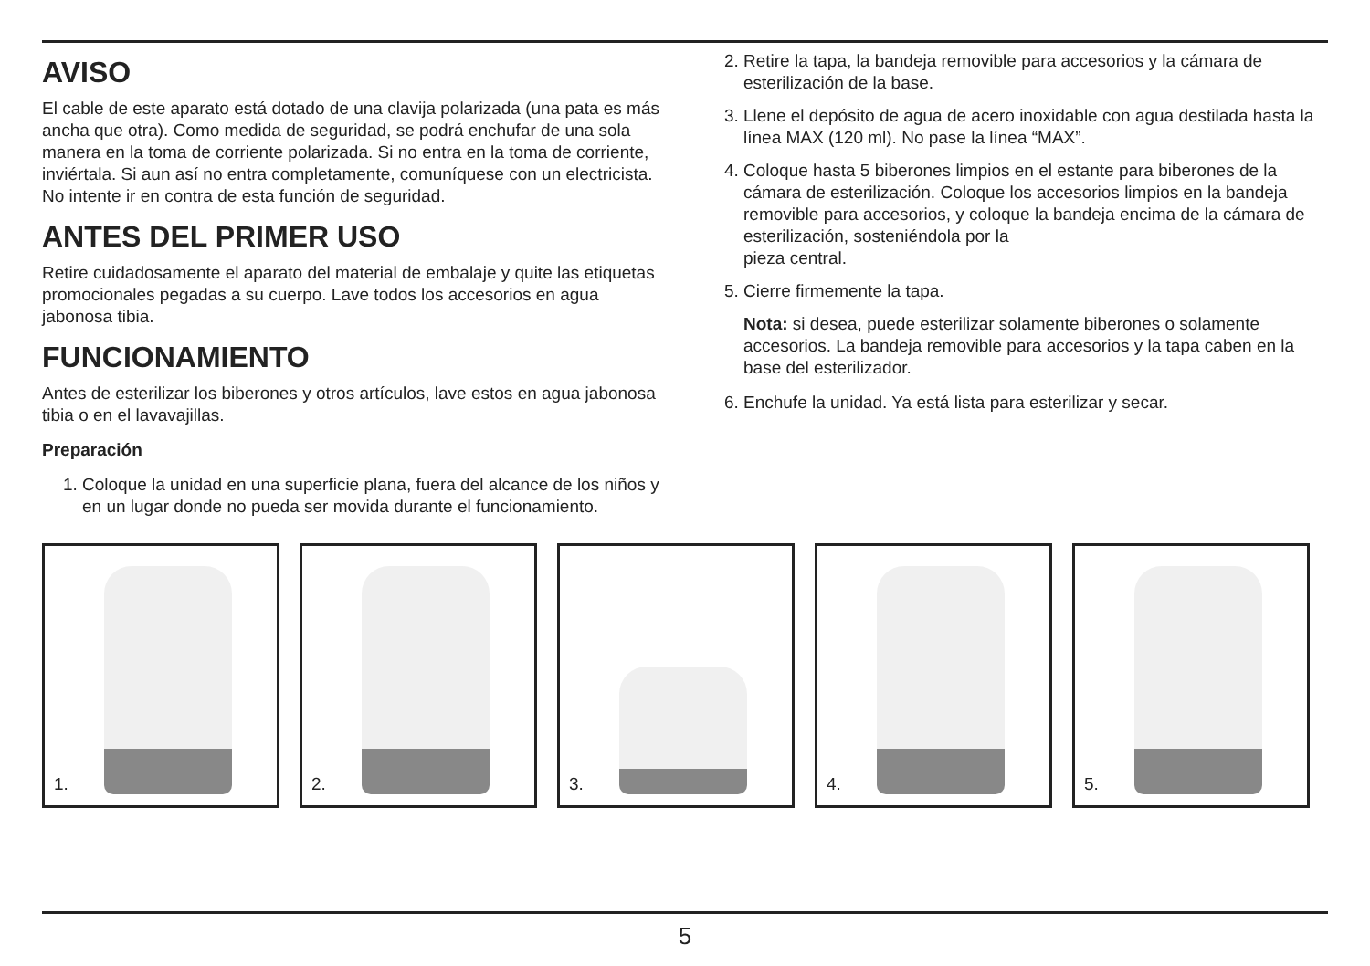AVISO
El cable de este aparato está dotado de una clavija polarizada (una pata es más ancha que otra). Como medida de seguridad, se podrá enchufar de una sola manera en la toma de corriente polarizada. Si no entra en la toma de corriente, inviértala. Si aun así no entra completamente, comuníquese con un electricista. No intente ir en contra de esta función de seguridad.
ANTES DEL PRIMER USO
Retire cuidadosamente el aparato del material de embalaje y quite las etiquetas promocionales pegadas a su cuerpo. Lave todos los accesorios en agua jabonosa tibia.
FUNCIONAMIENTO
Antes de esterilizar los biberones y otros artículos, lave estos en agua jabonosa tibia o en el lavavajillas.
Preparación
1. Coloque la unidad en una superficie plana, fuera del alcance de los niños y en un lugar donde no pueda ser movida durante el funcionamiento.
2. Retire la tapa, la bandeja removible para accesorios y la cámara de esterilización de la base.
3. Llene el depósito de agua de acero inoxidable con agua destilada hasta la línea MAX (120 ml). No pase la línea “MAX”.
4. Coloque hasta 5 biberones limpios en el estante para biberones de la cámara de esterilización. Coloque los accesorios limpios en la bandeja removible para accesorios, y coloque la bandeja encima de la cámara de esterilización, sosteniéndola por la
pieza central.
5. Cierre firmemente la tapa.
Nota: si desea, puede esterilizar solamente biberones o solamente accesorios. La bandeja removible para accesorios y la tapa caben en la base del esterilizador.
6. Enchufe la unidad. Ya está lista para esterilizar y secar.
1. 2. 3. 4. 5.
5